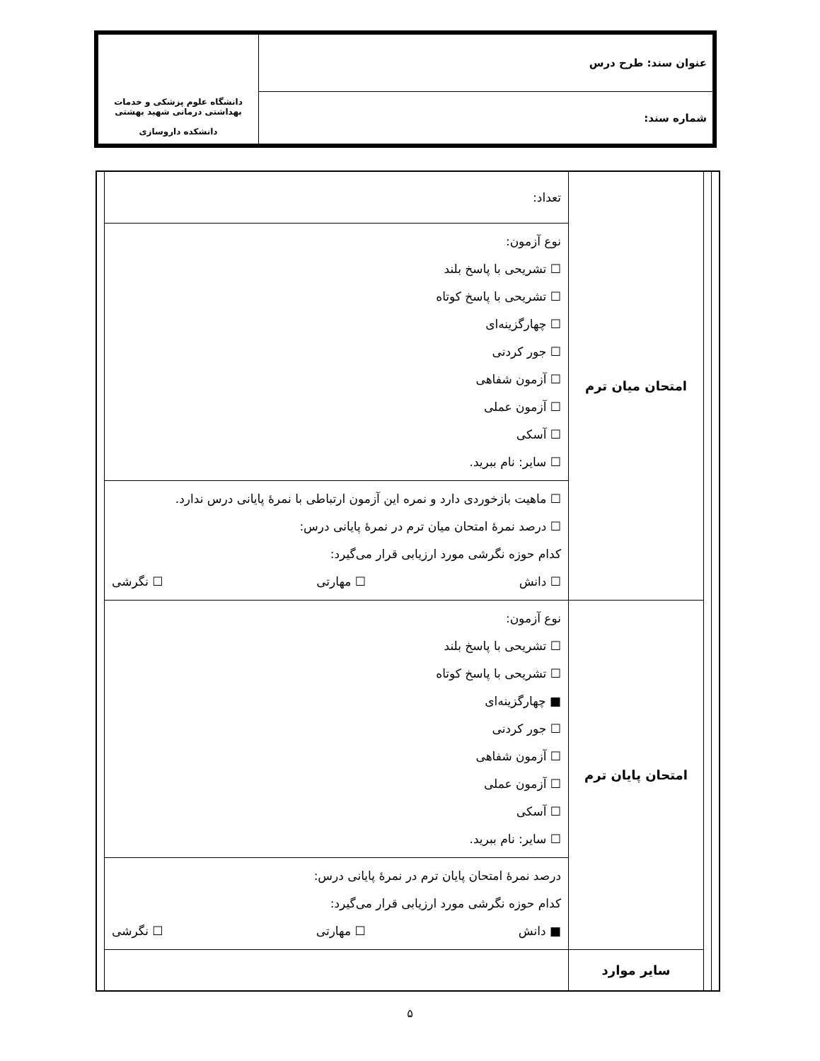| عنوان سند: طرح درس | دانشگاه علوم پزشکی و خدمات بهداشتی درمانی شهید بهشتی دانشکده داروسازی |
| شماره سند: | |
| | | امتحان میان ترم | تعداد: | |
| | | | نوع آزمون: ☐ تشریحی با پاسخ بلند ☐ تشریحی با پاسخ کوتاه ☐ چهارگزینه‌ای ☐ جور کردنی ☐ آزمون شفاهی ☐ آزمون عملی ☐ آسکی ☐ سایر: نام ببرید. | |
| | | | ☐ ماهیت بازخوردی دارد و نمره این آزمون ارتباطی با نمرهٔ پایانی درس ندارد. ☐ درصد نمرهٔ امتحان میان ترم در نمرهٔ پایانی درس: کدام حوزه نگرشی مورد ارزیابی قرار می‌گیرد: ☐ دانش ☐ مهارتی ☐ نگرشی | |
| | | امتحان پایان ترم | نوع آزمون: ☐ تشریحی با پاسخ بلند ☐ تشریحی با پاسخ کوتاه ■ چهارگزینه‌ای ☐ جور کردنی ☐ آزمون شفاهی ☐ آزمون عملی ☐ آسکی ☐ سایر: نام ببرید. | |
| | | | درصد نمرهٔ امتحان پایان ترم در نمرهٔ پایانی درس: کدام حوزه نگرشی مورد ارزیابی قرار می‌گیرد: ■ دانش ☐ مهارتی ☐ نگرشی | |
| | | سایر موارد | | |
۵